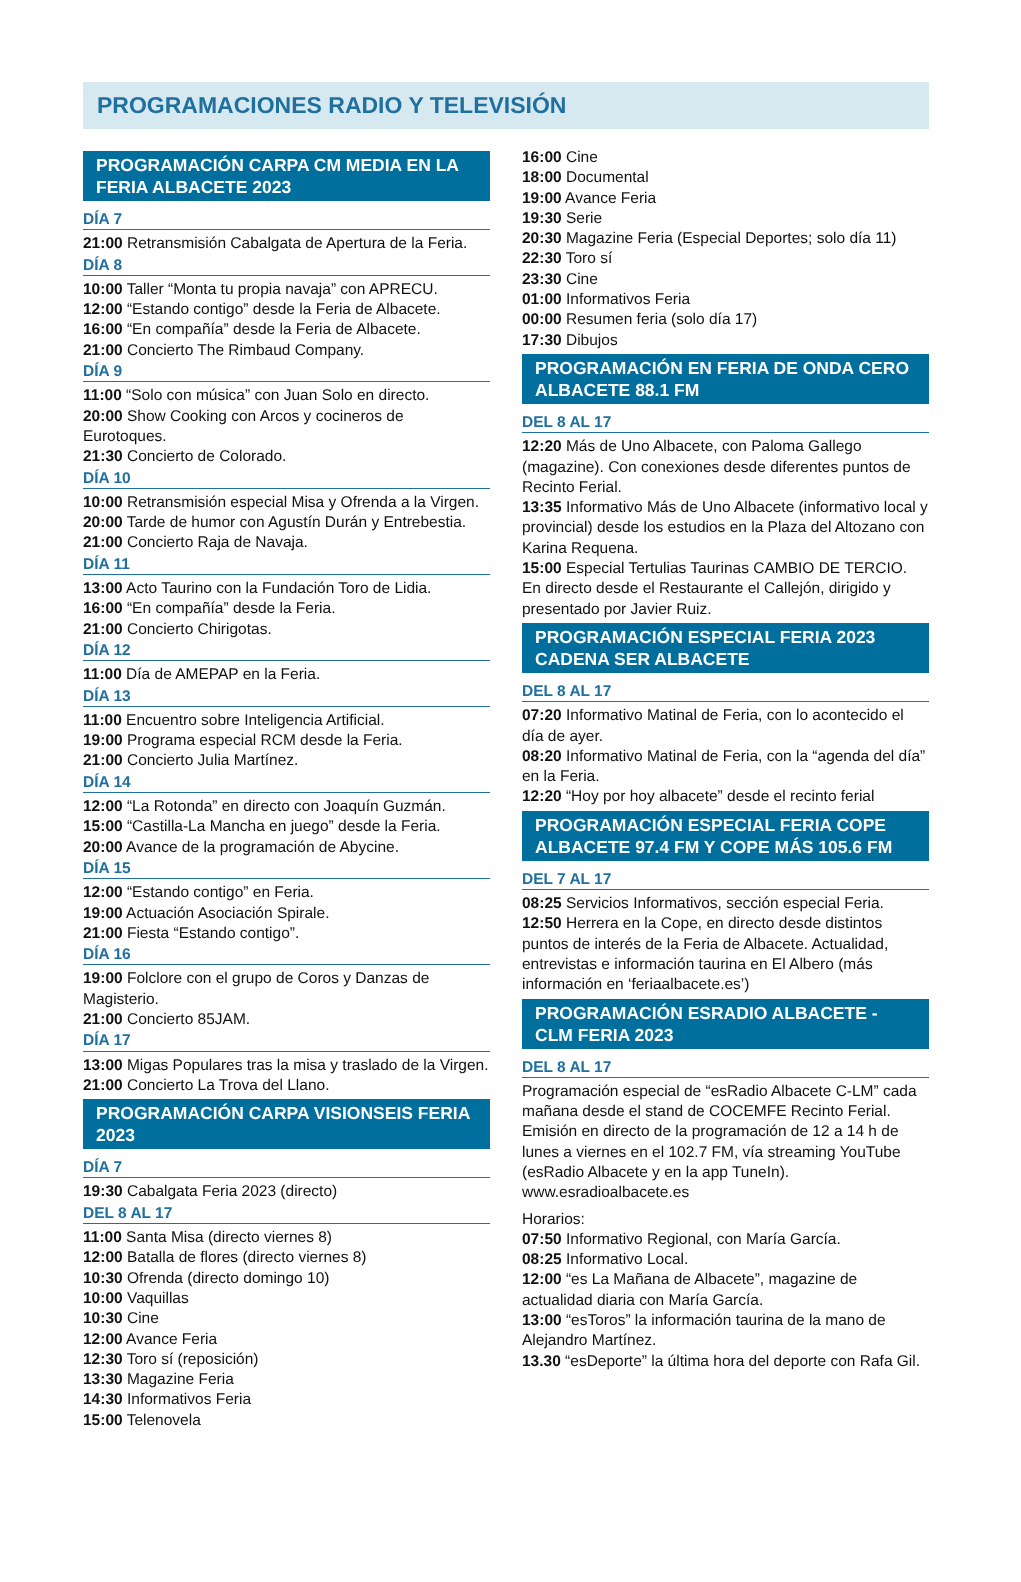PROGRAMACIONES RADIO Y TELEVISIÓN
PROGRAMACIÓN CARPA CM MEDIA EN LA FERIA ALBACETE 2023
DÍA 7
21:00 Retransmisión Cabalgata de Apertura de la Feria.
DÍA 8
10:00 Taller “Monta tu propia navaja” con APRECU.
12:00 “Estando contigo” desde la Feria de Albacete.
16:00 “En compañía” desde la Feria de Albacete.
21:00 Concierto The Rimbaud Company.
DÍA 9
11:00 “Solo con música” con Juan Solo en directo.
20:00 Show Cooking con Arcos y cocineros de Eurotoques.
21:30 Concierto de Colorado.
DÍA 10
10:00 Retransmisión especial Misa y Ofrenda a la Virgen.
20:00 Tarde de humor con Agustín Durán y Entrebestia.
21:00 Concierto Raja de Navaja.
DÍA 11
13:00 Acto Taurino con la Fundación Toro de Lidia.
16:00 “En compañía” desde la Feria.
21:00 Concierto Chirigotas.
DÍA 12
11:00 Día de AMEPAP en la Feria.
DÍA 13
11:00 Encuentro sobre Inteligencia Artificial.
19:00 Programa especial RCM desde la Feria.
21:00 Concierto Julia Martínez.
DÍA 14
12:00 “La Rotonda” en directo con Joaquín Guzmán.
15:00 “Castilla-La Mancha en juego” desde la Feria.
20:00 Avance de la programación de Abycine.
DÍA 15
12:00 “Estando contigo” en Feria.
19:00 Actuación Asociación Spirale.
21:00 Fiesta “Estando contigo”.
DÍA 16
19:00 Folclore con el grupo de Coros y Danzas de Magisterio.
21:00 Concierto 85JAM.
DÍA 17
13:00 Migas Populares tras la misa y traslado de la Virgen.
21:00 Concierto La Trova del Llano.
PROGRAMACIÓN CARPA VISIONSEIS FERIA 2023
DÍA 7
19:30 Cabalgata Feria 2023 (directo)
DEL 8 AL 17
11:00 Santa Misa (directo viernes 8)
12:00 Batalla de flores (directo viernes 8)
10:30 Ofrenda (directo domingo 10)
10:00 Vaquillas
10:30 Cine
12:00 Avance Feria
12:30 Toro sí (reposición)
13:30 Magazine Feria
14:30 Informativos Feria
15:00 Telenovela
16:00 Cine
18:00 Documental
19:00 Avance Feria
19:30 Serie
20:30 Magazine Feria (Especial Deportes; solo día 11)
22:30 Toro sí
23:30 Cine
01:00 Informativos Feria
00:00 Resumen feria (solo día 17)
17:30 Dibujos
PROGRAMACIÓN EN FERIA DE ONDA CERO ALBACETE 88.1 FM
DEL 8 AL 17
12:20 Más de Uno Albacete, con Paloma Gallego (magazine). Con conexiones desde diferentes puntos de Recinto Ferial.
13:35 Informativo Más de Uno Albacete (informativo local y provincial) desde los estudios en la Plaza del Altozano con Karina Requena.
15:00 Especial Tertulias Taurinas CAMBIO DE TERCIO. En directo desde el Restaurante el Callejón, dirigido y presentado por Javier Ruiz.
PROGRAMACIÓN ESPECIAL FERIA 2023 CADENA SER ALBACETE
DEL 8 AL 17
07:20 Informativo Matinal de Feria, con lo acontecido el día de ayer.
08:20 Informativo Matinal de Feria, con la “agenda del día” en la Feria.
12:20 “Hoy por hoy albacete” desde el recinto ferial
PROGRAMACIÓN ESPECIAL FERIA COPE ALBACETE 97.4 FM Y COPE MÁS 105.6 FM
DEL 7 AL 17
08:25 Servicios Informativos, sección especial Feria.
12:50 Herrera en la Cope, en directo desde distintos puntos de interés de la Feria de Albacete. Actualidad, entrevistas e información taurina en El Albero (más información en ‘feriaalbacete.es’)
PROGRAMACIÓN ESRADIO ALBACETE - CLM FERIA 2023
DEL 8 AL 17
Programación especial de “esRadio Albacete C-LM” cada mañana desde el stand de COCEMFE Recinto Ferial. Emisión en directo de la programación de 12 a 14 h de lunes a viernes en el 102.7 FM, vía streaming YouTube (esRadio Albacete y en la app TuneIn). www.esradioalbacete.es
Horarios:
07:50 Informativo Regional, con María García.
08:25 Informativo Local.
12:00 “es La Mañana de Albacete”, magazine de actualidad diaria con María García.
13:00 “esToros” la información taurina de la mano de Alejandro Martínez.
13.30 “esDeporte” la última hora del deporte con Rafa Gil.